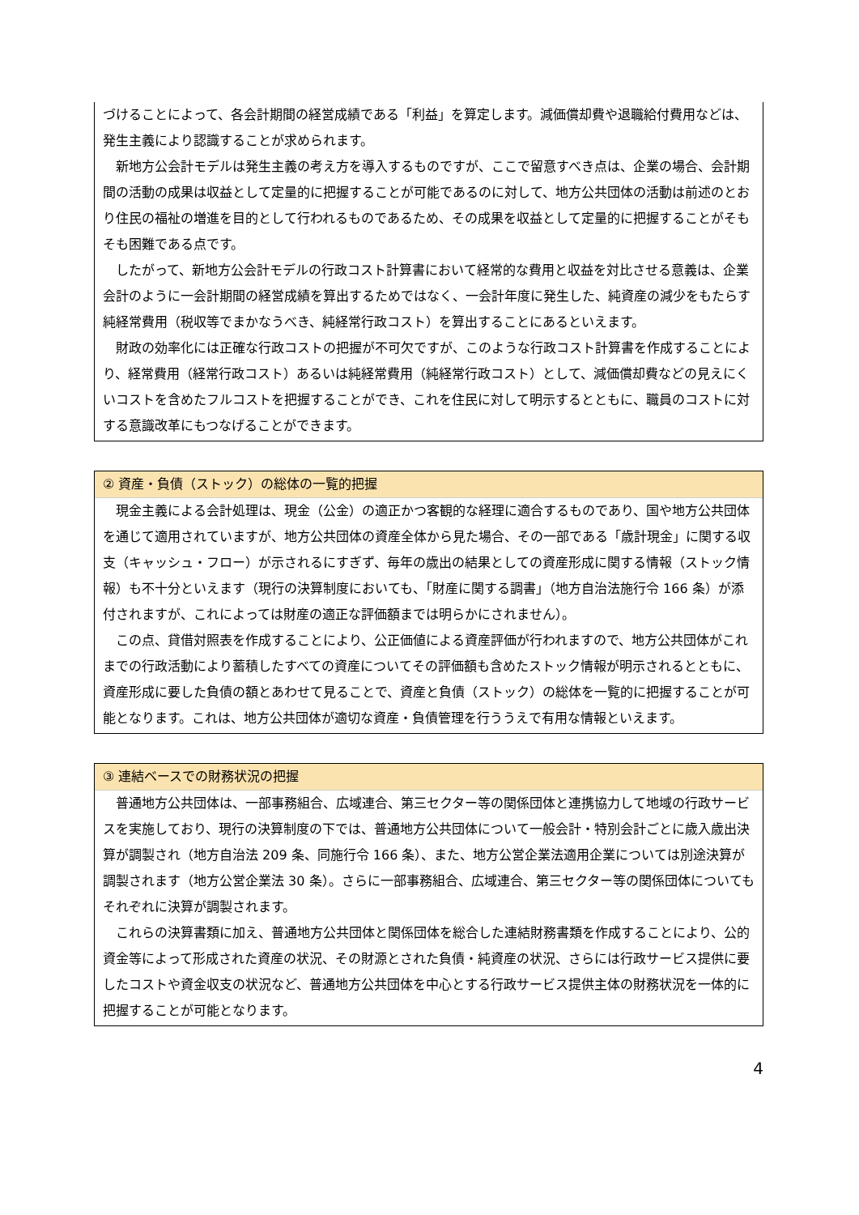づけることによって、各会計期間の経営成績である「利益」を算定します。減価償却費や退職給付費用などは、発生主義により認識することが求められます。
　新地方公会計モデルは発生主義の考え方を導入するものですが、ここで留意すべき点は、企業の場合、会計期間の活動の成果は収益として定量的に把握することが可能であるのに対して、地方公共団体の活動は前述のとおり住民の福祉の増進を目的として行われるものであるため、その成果を収益として定量的に把握することがそもそも困難である点です。
　したがって、新地方公会計モデルの行政コスト計算書において経常的な費用と収益を対比させる意義は、企業会計のように一会計期間の経営成績を算出するためではなく、一会計年度に発生した、純資産の減少をもたらす純経常費用（税収等でまかなうべき、純経常行政コスト）を算出することにあるといえます。
　財政の効率化には正確な行政コストの把握が不可欠ですが、このような行政コスト計算書を作成することにより、経常費用（経常行政コスト）あるいは純経常費用（純経常行政コスト）として、減価償却費などの見えにくいコストを含めたフルコストを把握することができ、これを住民に対して明示するとともに、職員のコストに対する意識改革にもつなげることができます。
② 資産・負債（ストック）の総体の一覧的把握
　現金主義による会計処理は、現金（公金）の適正かつ客観的な経理に適合するものであり、国や地方公共団体を通じて適用されていますが、地方公共団体の資産全体から見た場合、その一部である「歳計現金」に関する収支（キャッシュ・フロー）が示されるにすぎず、毎年の歳出の結果としての資産形成に関する情報（ストック情報）も不十分といえます（現行の決算制度においても、「財産に関する調書」（地方自治法施行令 166 条）が添付されますが、これによっては財産の適正な評価額までは明らかにされません）。
　この点、貸借対照表を作成することにより、公正価値による資産評価が行われますので、地方公共団体がこれまでの行政活動により蓄積したすべての資産についてその評価額も含めたストック情報が明示されるとともに、資産形成に要した負債の額とあわせて見ることで、資産と負債（ストック）の総体を一覧的に把握することが可能となります。これは、地方公共団体が適切な資産・負債管理を行ううえで有用な情報といえます。
③ 連結ベースでの財務状況の把握
　普通地方公共団体は、一部事務組合、広域連合、第三セクター等の関係団体と連携協力して地域の行政サービスを実施しており、現行の決算制度の下では、普通地方公共団体について一般会計・特別会計ごとに歳入歳出決算が調製され（地方自治法 209 条、同施行令 166 条）、また、地方公営企業法適用企業については別途決算が調製されます（地方公営企業法 30 条）。さらに一部事務組合、広域連合、第三セクター等の関係団体についてもそれぞれに決算が調製されます。
　これらの決算書類に加え、普通地方公共団体と関係団体を総合した連結財務書類を作成することにより、公的資金等によって形成された資産の状況、その財源とされた負債・純資産の状況、さらには行政サービス提供に要したコストや資金収支の状況など、普通地方公共団体を中心とする行政サービス提供主体の財務状況を一体的に把握することが可能となります。
4